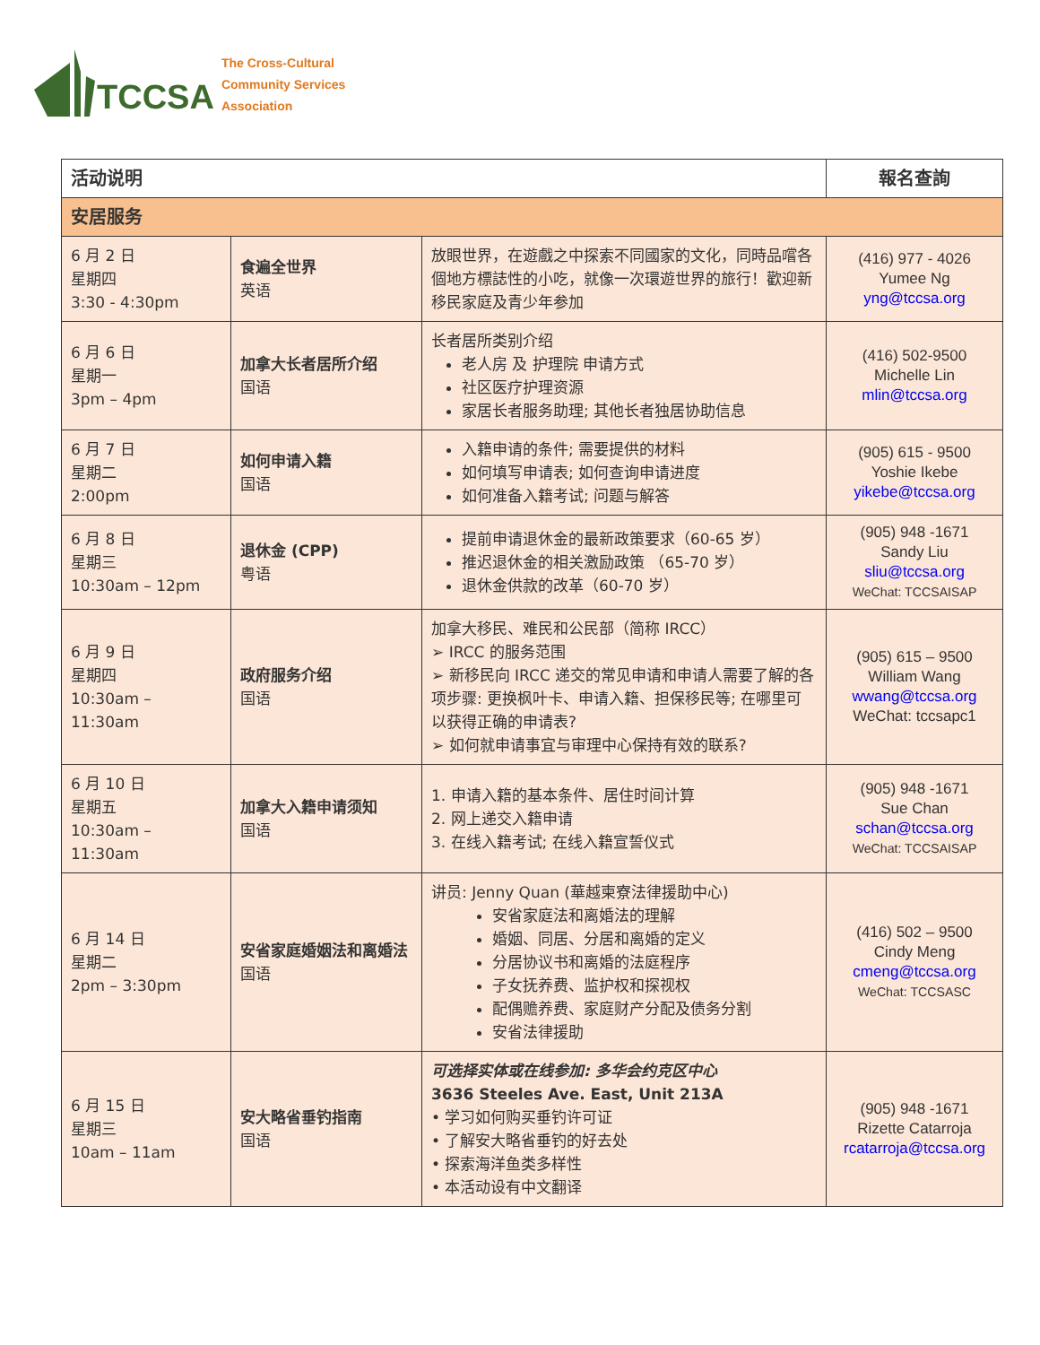TCCSA The Cross-Cultural
Community Services
Association
| 活动说明 | | | 報名查詢 |
| --- | --- | --- | --- |
| 安居服务 | | | |
| 6 月 2 日 星期四 3:30 - 4:30pm | 食遍全世界 英语 | 放眼世界，在遊戲之中探索不同國家的文化，同時品嚐各個地方標誌性的小吃，就像一次環遊世界的旅行！歡迎新移民家庭及青少年参加 | (416) 977 - 4026 Yumee Ng yng@tccsa.org |
| 6 月 6 日 星期一 3pm – 4pm | 加拿大长者居所介绍 国语 | 长者居所类别介绍 老人房 及 护理院 申请方式 社区医疗护理资源 家居长者服务助理; 其他长者独居协助信息 | (416) 502-9500 Michelle Lin mlin@tccsa.org |
| 6 月 7 日 星期二 2:00pm | 如何申请入籍 国语 | 入籍申请的条件; 需要提供的材料 如何填写申请表; 如何查询申请进度 如何准备入籍考试; 问题与解答 | (905) 615 - 9500 Yoshie Ikebe yikebe@tccsa.org |
| 6 月 8 日 星期三 10:30am – 12pm | 退休金 (CPP) 粤语 | 提前申请退休金的最新政策要求（60-65 岁） 推迟退休金的相关激励政策 （65-70 岁） 退休金供款的改革（60-70 岁） | (905) 948 -1671 Sandy Liu sliu@tccsa.org WeChat: TCCSAISAP |
| 6 月 9 日 星期四 10:30am – 11:30am | 政府服务介绍 国语 | 加拿大移民、难民和公民部（简称 IRCC） ➢ IRCC 的服务范围 ➢ 新移民向 IRCC 递交的常见申请和申请人需要了解的各项步骤: 更换枫叶卡、申请入籍、担保移民等; 在哪里可以获得正确的申请表? ➢ 如何就申请事宜与审理中心保持有效的联系? | (905) 615 – 9500 William Wang wwang@tccsa.org WeChat: tccsapc1 |
| 6 月 10 日 星期五 10:30am – 11:30am | 加拿大入籍申请须知 国语 | 1. 申请入籍的基本条件、居住时间计算 2. 网上递交入籍申请 3. 在线入籍考试; 在线入籍宣誓仪式 | (905) 948 -1671 Sue Chan schan@tccsa.org WeChat: TCCSAISAP |
| 6 月 14 日 星期二 2pm – 3:30pm | 安省家庭婚姻法和离婚法 国语 | 讲员: Jenny Quan (華越柬寮法律援助中心) 安省家庭法和离婚法的理解 婚姻、同居、分居和离婚的定义 分居协议书和离婚的法庭程序 子女抚养费、监护权和探视权 配偶赡养费、家庭财产分配及债务分割 安省法律援助 | (416) 502 – 9500 Cindy Meng cmeng@tccsa.org WeChat: TCCSASC |
| 6 月 15 日 星期三 10am – 11am | 安大略省垂钓指南 国语 | 可选择实体或在线参加: 多华会约克区中心 3636 Steeles Ave. East, Unit 213A • 学习如何购买垂钓许可证 • 了解安大略省垂钓的好去处 • 探索海洋鱼类多样性 • 本活动设有中文翻译 | (905) 948 -1671 Rizette Catarroja rcatarroja@tccsa.org |